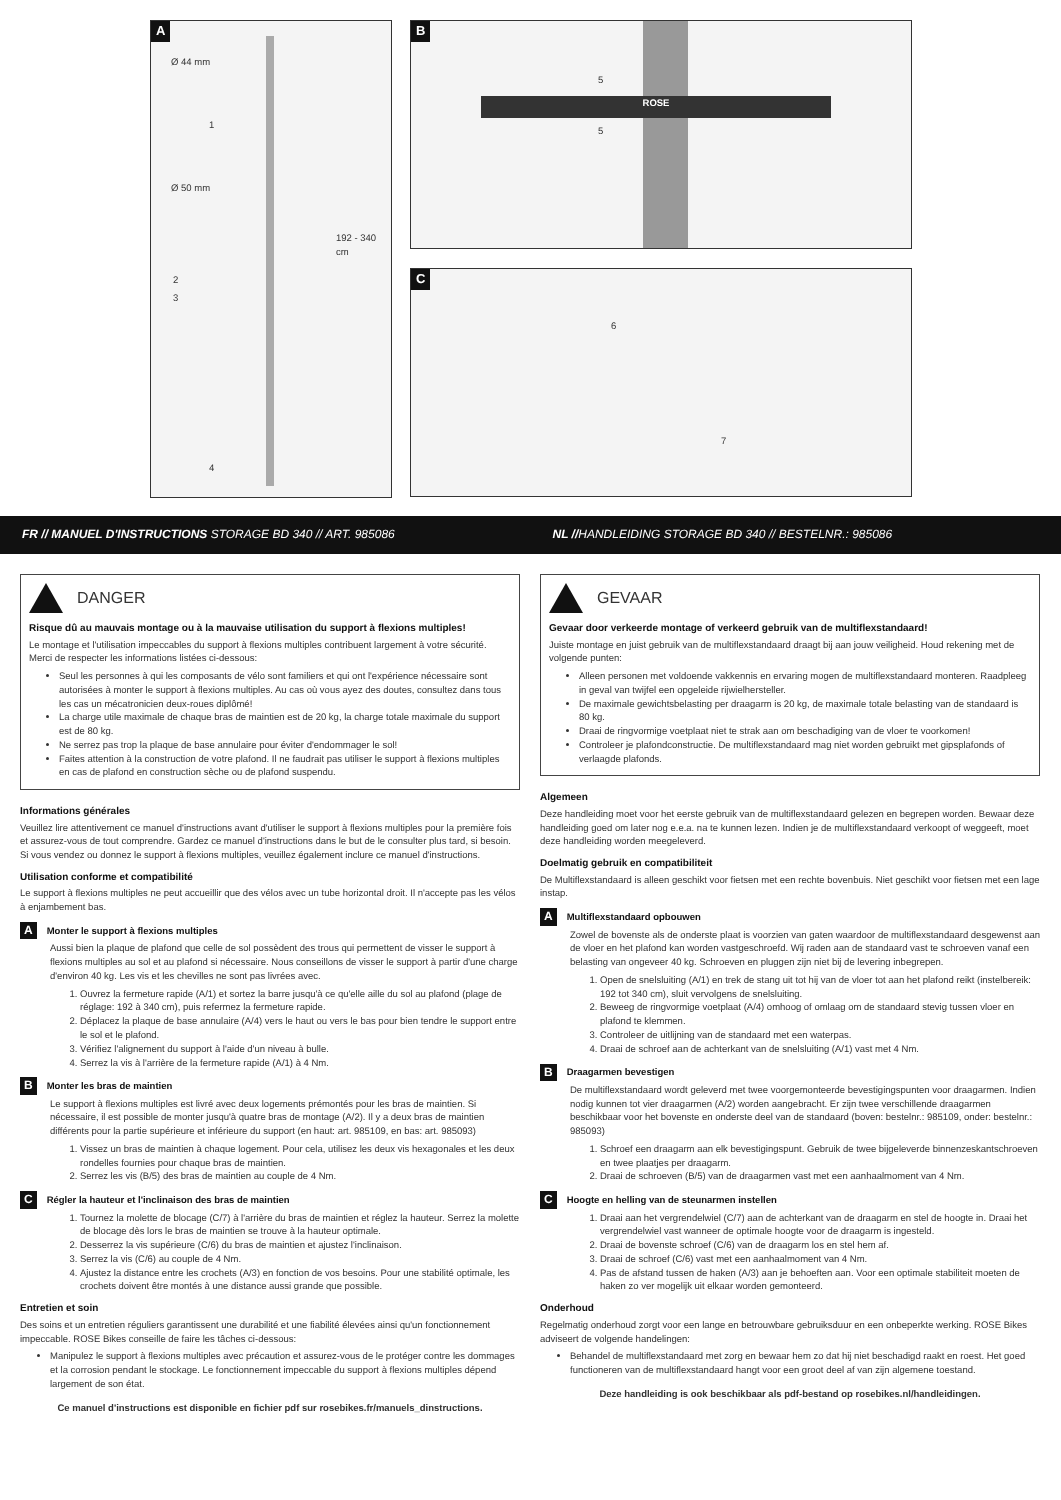A
Ø 44 mm
1
Ø 50 mm
2
3
4
192 - 340 cm
B
ROSE
5
5
C
6
7
FR // MANUEL D'INSTRUCTIONS STORAGE BD 340 // ART. 985086 NL //HANDLEIDING STORAGE BD 340 // BESTELNR.: 985086
DANGER
Risque dû au mauvais montage ou à la mauvaise utilisation du support à flexions multiples!
Le montage et l'utilisation impeccables du support à flexions multiples contribuent largement à votre sécurité. Merci de respecter les informations listées ci-dessous:
Seul les personnes à qui les composants de vélo sont familiers et qui ont l'expérience nécessaire sont autorisées à monter le support à flexions multiples. Au cas où vous ayez des doutes, consultez dans tous les cas un mécatronicien deux-roues diplômé!
La charge utile maximale de chaque bras de maintien est de 20 kg, la charge totale maximale du support est de 80 kg.
Ne serrez pas trop la plaque de base annulaire pour éviter d'endommager le sol!
Faites attention à la construction de votre plafond. Il ne faudrait pas utiliser le support à flexions multiples en cas de plafond en construction sèche ou de plafond suspendu.
Informations générales
Veuillez lire attentivement ce manuel d'instructions avant d'utiliser le support à flexions multiples pour la première fois et assurez-vous de tout comprendre. Gardez ce manuel d'instructions dans le but de le consulter plus tard, si besoin. Si vous vendez ou donnez le support à flexions multiples, veuillez également inclure ce manuel d'instructions.
Utilisation conforme et compatibilité
Le support à flexions multiples ne peut accueillir que des vélos avec un tube horizontal droit. Il n'accepte pas les vélos à enjambement bas.
A Monter le support à flexions multiples
Aussi bien la plaque de plafond que celle de sol possèdent des trous qui permettent de visser le support à flexions multiples au sol et au plafond si nécessaire. Nous conseillons de visser le support à partir d'une charge d'environ 40 kg. Les vis et les chevilles ne sont pas livrées avec.
1. Ouvrez la fermeture rapide (A/1) et sortez la barre jusqu'à ce qu'elle aille du sol au plafond (plage de réglage: 192 à 340 cm), puis refermez la fermeture rapide.
2. Déplacez la plaque de base annulaire (A/4) vers le haut ou vers le bas pour bien tendre le support entre le sol et le plafond.
3. Vérifiez l'alignement du support à l'aide d'un niveau à bulle.
4. Serrez la vis à l'arrière de la fermeture rapide (A/1) à 4 Nm.
B Monter les bras de maintien
Le support à flexions multiples est livré avec deux logements prémontés pour les bras de maintien. Si nécessaire, il est possible de monter jusqu'à quatre bras de montage (A/2). Il y a deux bras de maintien différents pour la partie supérieure et inférieure du support (en haut: art. 985109, en bas: art. 985093)
1. Vissez un bras de maintien à chaque logement. Pour cela, utilisez les deux vis hexagonales et les deux rondelles fournies pour chaque bras de maintien.
2. Serrez les vis (B/5) des bras de maintien au couple de 4 Nm.
C Régler la hauteur et l'inclinaison des bras de maintien
1. Tournez la molette de blocage (C/7) à l'arrière du bras de maintien et réglez la hauteur. Serrez la molette de blocage dès lors le bras de maintien se trouve à la hauteur optimale.
2. Desserrez la vis supérieure (C/6) du bras de maintien et ajustez l'inclinaison.
3. Serrez la vis (C/6) au couple de 4 Nm.
4. Ajustez la distance entre les crochets (A/3) en fonction de vos besoins. Pour une stabilité optimale, les crochets doivent être montés à une distance aussi grande que possible.
Entretien et soin
Des soins et un entretien réguliers garantissent une durabilité et une fiabilité élevées ainsi qu'un fonctionnement impeccable. ROSE Bikes conseille de faire les tâches ci-dessous:
Manipulez le support à flexions multiples avec précaution et assurez-vous de le protéger contre les dommages et la corrosion pendant le stockage. Le fonctionnement impeccable du support à flexions multiples dépend largement de son état.
Ce manuel d'instructions est disponible en fichier pdf sur rosebikes.fr/manuels_dinstructions.
GEVAAR
Gevaar door verkeerde montage of verkeerd gebruik van de multiflexstandaard!
Juiste montage en juist gebruik van de multiflexstandaard draagt bij aan jouw veiligheid. Houd rekening met de volgende punten:
Alleen personen met voldoende vakkennis en ervaring mogen de multiflexstandaard monteren. Raadpleeg in geval van twijfel een opgeleide rijwielhersteller.
De maximale gewichtsbelasting per draagarm is 20 kg, de maximale totale belasting van de standaard is 80 kg.
Draai de ringvormige voetplaat niet te strak aan om beschadiging van de vloer te voorkomen!
Controleer je plafondconstructie. De multiflexstandaard mag niet worden gebruikt met gipsplafonds of verlaagde plafonds.
Algemeen
Deze handleiding moet voor het eerste gebruik van de multiflexstandaard gelezen en begrepen worden. Bewaar deze handleiding goed om later nog e.e.a. na te kunnen lezen. Indien je de multiflexstandaard verkoopt of weggeeft, moet deze handleiding worden meegeleverd.
Doelmatig gebruik en compatibiliteit
De Multiflexstandaard is alleen geschikt voor fietsen met een rechte bovenbuis. Niet geschikt voor fietsen met een lage instap.
A Multiflexstandaard opbouwen
Zowel de bovenste als de onderste plaat is voorzien van gaten waardoor de multiflexstandaard desgewenst aan de vloer en het plafond kan worden vastgeschroefd. Wij raden aan de standaard vast te schroeven vanaf een belasting van ongeveer 40 kg. Schroeven en pluggen zijn niet bij de levering inbegrepen.
1. Open de snelsluiting (A/1) en trek de stang uit tot hij van de vloer tot aan het plafond reikt (instelbereik: 192 tot 340 cm), sluit vervolgens de snelsluiting.
2. Beweeg de ringvormige voetplaat (A/4) omhoog of omlaag om de standaard stevig tussen vloer en plafond te klemmen.
3. Controleer de uitlijning van de standaard met een waterpas.
4. Draai de schroef aan de achterkant van de snelsluiting (A/1) vast met 4 Nm.
B Draagarmen bevestigen
De multiflexstandaard wordt geleverd met twee voorgemonteerde bevestigingspunten voor draagarmen. Indien nodig kunnen tot vier draagarmen (A/2) worden aangebracht. Er zijn twee verschillende draagarmen beschikbaar voor het bovenste en onderste deel van de standaard (boven: bestelnr.: 985109, onder: bestelnr.: 985093)
1. Schroef een draagarm aan elk bevestigingspunt. Gebruik de twee bijgeleverde binnenzeskantschroeven en twee plaatjes per draagarm.
2. Draai de schroeven (B/5) van de draagarmen vast met een aanhaalmoment van 4 Nm.
C Hoogte en helling van de steunarmen instellen
1. Draai aan het vergrendelwiel (C/7) aan de achterkant van de draagarm en stel de hoogte in. Draai het vergrendelwiel vast wanneer de optimale hoogte voor de draagarm is ingesteld.
2. Draai de bovenste schroef (C/6) van de draagarm los en stel hem af.
3. Draai de schroef (C/6) vast met een aanhaalmoment van 4 Nm.
4. Pas de afstand tussen de haken (A/3) aan je behoeften aan. Voor een optimale stabiliteit moeten de haken zo ver mogelijk uit elkaar worden gemonteerd.
Onderhoud
Regelmatig onderhoud zorgt voor een lange en betrouwbare gebruiksduur en een onbeperkte werking. ROSE Bikes adviseert de volgende handelingen:
Behandel de multiflexstandaard met zorg en bewaar hem zo dat hij niet beschadigd raakt en roest. Het goed functioneren van de multiflexstandaard hangt voor een groot deel af van zijn algemene toestand.
Deze handleiding is ook beschikbaar als pdf-bestand op rosebikes.nl/handleidingen.